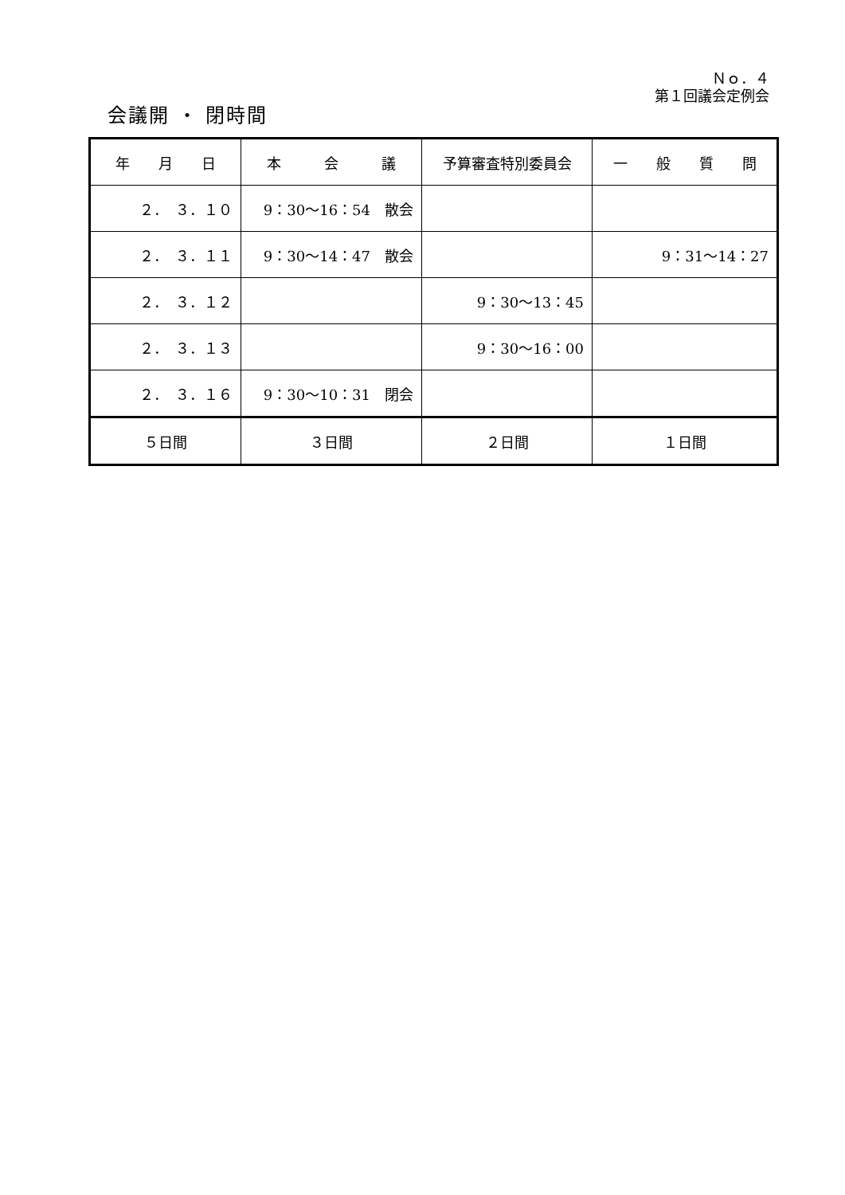Ｎｏ．４
第１回議会定例会
会議開 ・ 閉時間
| 年 月 日 | 本 会 議 | 予算審査特別委員会 | 一 般 質 問 |
| ２． ３．１０ | 9：30～16：54 散会 | | |
| ２． ３．１１ | 9：30～14：47 散会 | | 9：31～14：27 |
| ２． ３．１２ | | 9：30～13：45 | |
| ２． ３．１３ | | 9：30～16：00 | |
| ２． ３．１６ | 9：30～10：31 閉会 | | |
| ５日間 | ３日間 | ２日間 | １日間 |